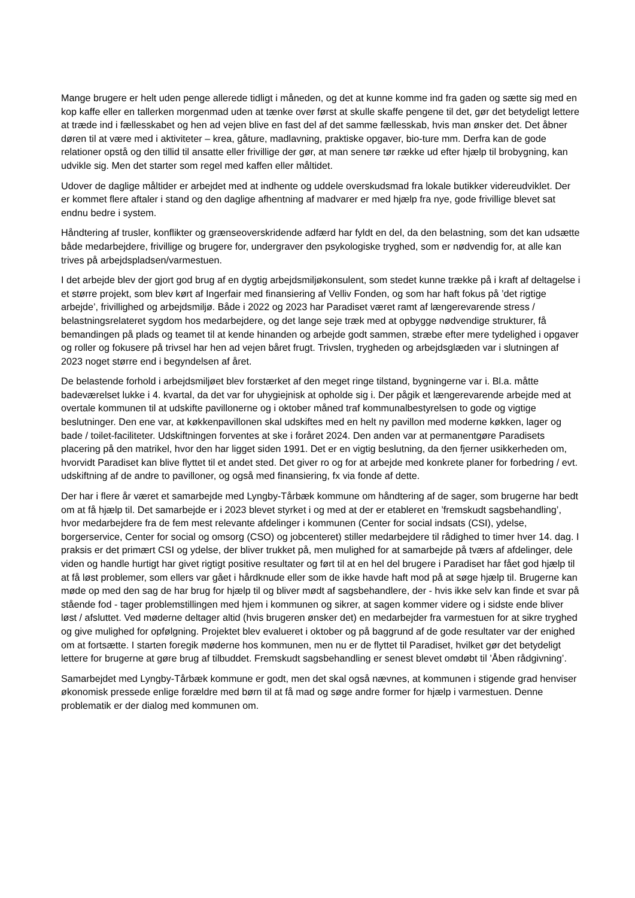Mange brugere er helt uden penge allerede tidligt i måneden, og det at kunne komme ind fra gaden og sætte sig med en kop kaffe eller en tallerken morgenmad uden at tænke over først at skulle skaffe pengene til det, gør det betydeligt lettere at træde ind i fællesskabet og hen ad vejen blive en fast del af det samme fællesskab, hvis man ønsker det. Det åbner døren til at være med i aktiviteter – krea, gåture, madlavning, praktiske opgaver, bio-ture mm. Derfra kan de gode relationer opstå og den tillid til ansatte eller frivillige der gør, at man senere tør række ud efter hjælp til brobygning, kan udvikle sig. Men det starter som regel med kaffen eller måltidet.
Udover de daglige måltider er arbejdet med at indhente og uddele overskudsmad fra lokale butikker videreudviklet. Der er kommet flere aftaler i stand og den daglige afhentning af madvarer er med hjælp fra nye, gode frivillige blevet sat endnu bedre i system.
Håndtering af trusler, konflikter og grænseoverskridende adfærd har fyldt en del, da den belastning, som det kan udsætte både medarbejdere, frivillige og brugere for, undergraver den psykologiske tryghed, som er nødvendig for, at alle kan trives på arbejdspladsen/varmestuen.
I det arbejde blev der gjort god brug af en dygtig arbejdsmiljøkonsulent, som stedet kunne trække på i kraft af deltagelse i et større projekt, som blev kørt af Ingerfair med finansiering af Velliv Fonden, og som har haft fokus på ’det rigtige arbejde’, frivillighed og arbejdsmiljø. Både i 2022 og 2023 har Paradiset været ramt af længerevarende stress / belastningsrelateret sygdom hos medarbejdere, og det lange seje træk med at opbygge nødvendige strukturer, få bemandingen på plads og teamet til at kende hinanden og arbejde godt sammen, stræbe efter mere tydelighed i opgaver og roller og fokusere på trivsel har hen ad vejen båret frugt. Trivslen, trygheden og arbejdsglæden var i slutningen af 2023 noget større end i begyndelsen af året.
De belastende forhold i arbejdsmiljøet blev forstærket af den meget ringe tilstand, bygningerne var i. Bl.a. måtte badeværelset lukke i 4. kvartal, da det var for uhygiejnisk at opholde sig i. Der pågik et længerevarende arbejde med at overtale kommunen til at udskifte pavillonerne og i oktober måned traf kommunalbestyrelsen to gode og vigtige beslutninger. Den ene var, at køkkenpavillonen skal udskiftes med en helt ny pavillon med moderne køkken, lager og bade / toilet-faciliteter. Udskiftningen forventes at ske i foråret 2024. Den anden var at permanentgøre Paradisets placering på den matrikel, hvor den har ligget siden 1991. Det er en vigtig beslutning, da den fjerner usikkerheden om, hvorvidt Paradiset kan blive flyttet til et andet sted. Det giver ro og for at arbejde med konkrete planer for forbedring / evt. udskiftning af de andre to pavilloner, og også med finansiering, fx via fonde af dette.
Der har i flere år været et samarbejde med Lyngby-Tårbæk kommune om håndtering af de sager, som brugerne har bedt om at få hjælp til. Det samarbejde er i 2023 blevet styrket i og med at der er etableret en ’fremskudt sagsbehandling’, hvor medarbejdere fra de fem mest relevante afdelinger i kommunen (Center for social indsats (CSI), ydelse, borgerservice, Center for social og omsorg (CSO) og jobcenteret) stiller medarbejdere til rådighed to timer hver 14. dag. I praksis er det primært CSI og ydelse, der bliver trukket på, men mulighed for at samarbejde på tværs af afdelinger, dele viden og handle hurtigt har givet rigtigt positive resultater og ført til at en hel del brugere i Paradiset har fået god hjælp til at få løst problemer, som ellers var gået i hårdknude eller som de ikke havde haft mod på at søge hjælp til. Brugerne kan møde op med den sag de har brug for hjælp til og bliver mødt af sagsbehandlere, der - hvis ikke selv kan finde et svar på stående fod - tager problemstillingen med hjem i kommunen og sikrer, at sagen kommer videre og i sidste ende bliver løst / afsluttet. Ved møderne deltager altid (hvis brugeren ønsker det) en medarbejder fra varmestuen for at sikre tryghed og give mulighed for opfølgning. Projektet blev evalueret i oktober og på baggrund af de gode resultater var der enighed om at fortsætte. I starten foregik møderne hos kommunen, men nu er de flyttet til Paradiset, hvilket gør det betydeligt lettere for brugerne at gøre brug af tilbuddet. Fremskudt sagsbehandling er senest blevet omdøbt til ’Åben rådgivning’.
Samarbejdet med Lyngby-Tårbæk kommune er godt, men det skal også nævnes, at kommunen i stigende grad henviser økonomisk pressede enlige forældre med børn til at få mad og søge andre former for hjælp i varmestuen. Denne problematik er der dialog med kommunen om.